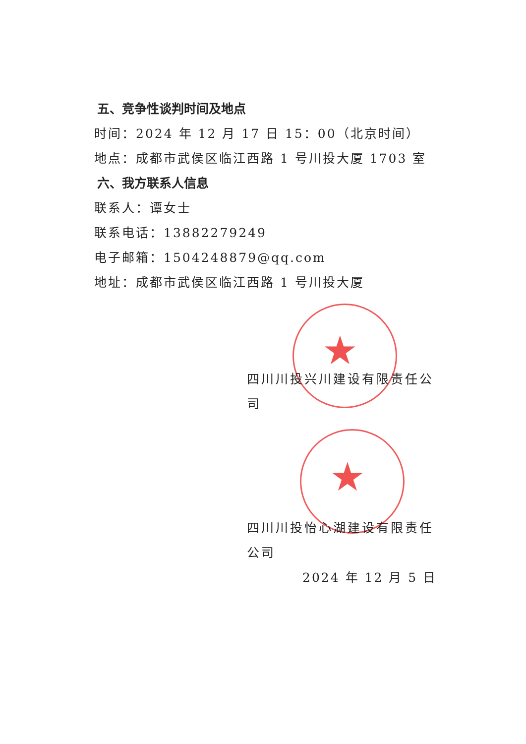★
★
五、竞争性谈判时间及地点
时间：2024 年 12 月 17 日 15：00（北京时间）
地点：成都市武侯区临江西路 1 号川投大厦 1703 室
六、我方联系人信息
联系人：谭女士
联系电话：13882279249
电子邮箱：1504248879@qq.com
地址：成都市武侯区临江西路 1 号川投大厦
四川川投兴川建设有限责任公司
四川川投怡心湖建设有限责任公司
2024 年 12 月 5 日